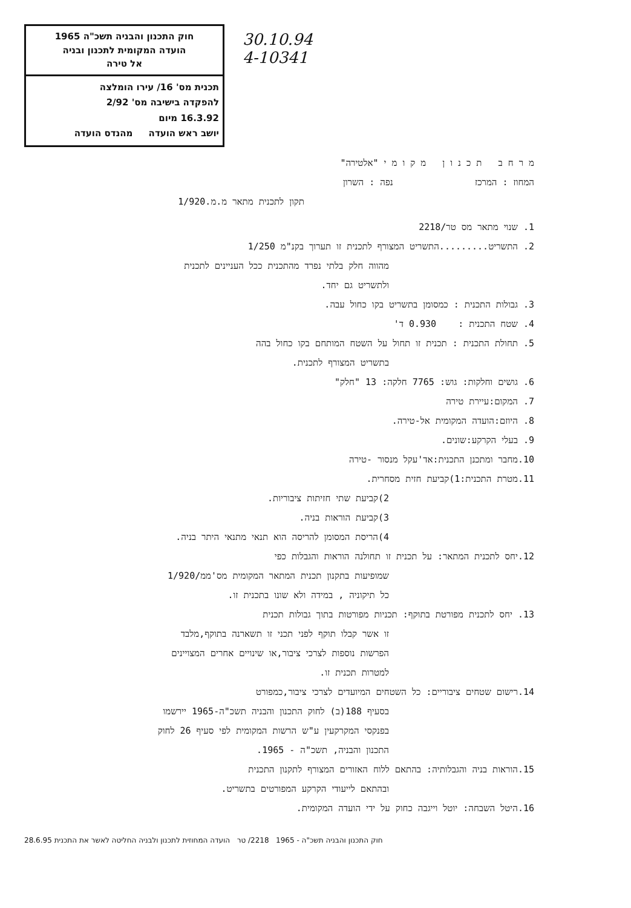חוק התכנון והבניה תשכ"ה 1965
הועדה המקומית לתכנון ובניה
אל טירה
תכנית מס' 16/ עירו הומלצה
להפקדה בישיבה מס' 2/92
16.3.92 מיום
יושב ראש הועדה מהנדס הועדה
30.10.94
4-10341
מ ר ח ב ת כ נ ו ן מ ק ו מ י "אלטירה"
המחוז : המרכז נפה : השרון
תקון לתכנית מתאר מ.מ.1/920
1. שנוי מתאר מס טר/2218
2. התשריט.........התשריט המצורף לתכנית זו תערוך בקנ"מ 1/250
מהווה חלק בלתי נפרד מהתכנית ככל העניינים לתכנית
ולתשריט גם יחד.
3. גבולות התכנית : כמסומן בתשריט בקו כחול עבה.
4. שטח התכנית : 0.930 ד'
5. תחולת התכנית : תכנית זו תחול על השטח המותחם בקו כחול בהה
בתשריט המצורף לתכנית.
6. גושים וחלקות: גוש: 7765 חלקה: 13 "חלק"
7. המקום:עיירת טירה
8. היוזם:הועדה המקומית אל-טירה.
9. בעלי הקרקע:שונים.
10.מחבר ומתכנן התכנית:אד'עקל מנסור -טירה
11.מטרת התכנית:1)קביעת חזית מסחרית.
2)קביעת שתי חזיתות ציבוריות.
3)קביעת הוראות בניה.
4)הריסת המסומן להריסה הוא תנאי מתנאי היתר בניה.
12.יחס לתכנית המתאר: על תכנית זו תחולנה הוראות והגבלות כפי
שמופיעות בתקנון תכנית המתאר המקומית מס'ממ/1/920
כל תיקוניה , במידה ולא שונו בתכנית זו.
13. יחס לתכנית מפורטת בתוקף: תכניות מפורטות בתוך גבולות תכנית
זו אשר קבלו תוקף לפני תכני זו תשארנה בתוקף,מלבד
הפרשות נוספות לצרכי ציבור,או שינויים אחרים המצויינים
למטרות תכנית זו.
14.רישום שטחים ציבוריים: כל השטחים המיועדים לצרכי ציבור,כמפורט
בסעיף 188(ב) לחוק התכנון והבניה תשכ"ה-1965 יירשמו
בפנקסי המקרקעין ע"ש הרשות המקומית לפי סעיף 26 לחוק
התכנון והבניה, תשכ"ה - 1965.
15.הוראות בניה והגבלותיה: בהתאם ללוח האזורים המצורף לתקנון התכנית
ובהתאם לייעודי הקרקע המפורטים בתשריט.
16.היטל השבחה: יוטל וייגבה כחוק על ידי הועדה המקומית.
חוק התכנון והבניה תשכ"ה - 1965 2218/ טר הועדה המחוזית לתכנון ולבניה החליטה לאשר את התכנית 28.6.95